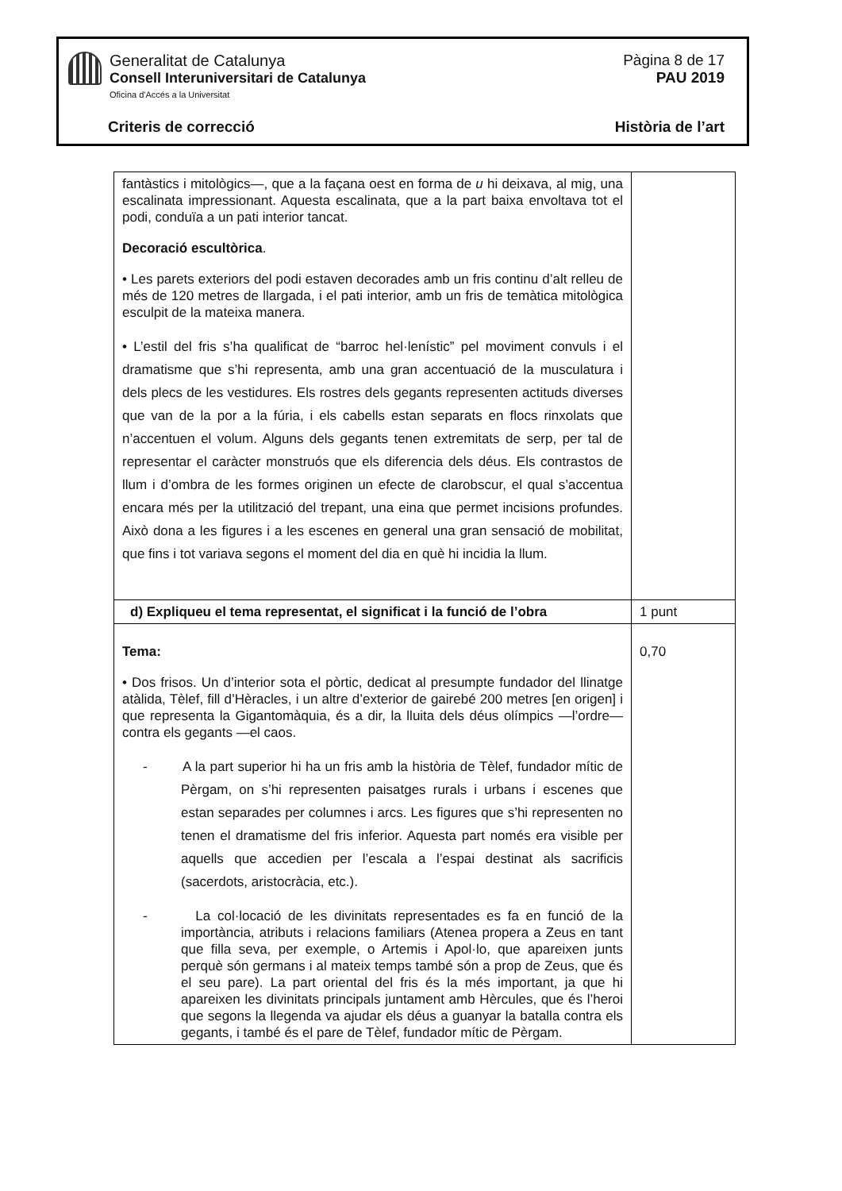Generalitat de Catalunya
Consell Interuniversitari de Catalunya
Oficina d'Accés a la Universitat
Pàgina 8 de 17
PAU 2019
Criteris de correcció Història de l’art
| fantàstics i mitològics—, que a la façana oest en forma de u hi deixava, al mig, una escalinata impressionant. Aquesta escalinata, que a la part baixa envoltava tot el podi, conduïa a un pati interior tancat. Decoració escultòrica . • Les parets exteriors del podi estaven decorades amb un fris continu d’alt relleu de més de 120 metres de llargada, i el pati interior, amb un fris de temàtica mitològica esculpit de la mateixa manera. • L’estil del fris s’ha qualificat de “barroc hel·lenístic” pel moviment convuls i el dramatisme que s’hi representa, amb una gran accentuació de la musculatura i dels plecs de les vestidures. Els rostres dels gegants representen actituds diverses que van de la por a la fúria, i els cabells estan separats en flocs rinxolats que n’accentuen el volum. Alguns dels gegants tenen extremitats de serp, per tal de representar el caràcter monstruós que els diferencia dels déus. Els contrastos de llum i d’ombra de les formes originen un efecte de clarobscur, el qual s’accentua encara més per la utilització del trepant, una eina que permet incisions profundes. Això dona a les figures i a les escenes en general una gran sensació de mobilitat, que fins i tot variava segons el moment del dia en què hi incidia la llum. | |
| d) Expliqueu el tema representat, el significat i la funció de l’obra | 1 punt |
| Tema: • Dos frisos. Un d’interior sota el pòrtic, dedicat al presumpte fundador del llinatge atàlida, Tèlef, fill d’Hèracles, i un altre d’exterior de gairebé 200 metres [en origen] i que representa la Gigantomàquia, és a dir, la lluita dels déus olímpics —l’ordre— contra els gegants —el caos. - A la part superior hi ha un fris amb la història de Tèlef, fundador mític de Pèrgam, on s’hi representen paisatges rurals i urbans i escenes que estan separades per columnes i arcs. Les figures que s’hi representen no tenen el dramatisme del fris inferior. Aquesta part només era visible per aquells que accedien per l’escala a l’espai destinat als sacrificis (sacerdots, aristocràcia, etc.). - La col·locació de les divinitats representades es fa en funció de la importància, atributs i relacions familiars (Atenea propera a Zeus en tant que filla seva, per exemple, o Artemis i Apol·lo, que apareixen junts perquè són germans i al mateix temps també són a prop de Zeus, que és el seu pare). La part oriental del fris és la més important, ja que hi apareixen les divinitats principals juntament amb Hèrcules, que és l’heroi que segons la llegenda va ajudar els déus a guanyar la batalla contra els gegants, i també és el pare de Tèlef, fundador mític de Pèrgam. | 0,70 |